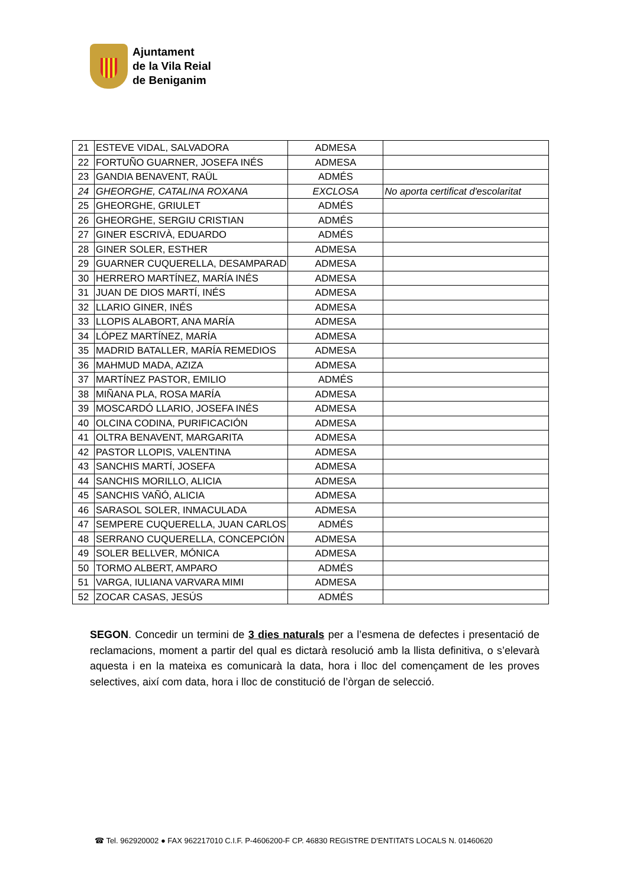Ajuntament
de la Vila Reial
de Beniganim
| 21 | ESTEVE VIDAL, SALVADORA | ADMESA | |
| 22 | FORTUÑO GUARNER, JOSEFA INÉS | ADMESA | |
| 23 | GANDIA BENAVENT, RAÜL | ADMÉS | |
| 24 | GHEORGHE, CATALINA ROXANA | EXCLOSA | No aporta certificat d'escolaritat |
| 25 | GHEORGHE, GRIULET | ADMÉS | |
| 26 | GHEORGHE, SERGIU CRISTIAN | ADMÉS | |
| 27 | GINER ESCRIVÀ, EDUARDO | ADMÉS | |
| 28 | GINER SOLER, ESTHER | ADMESA | |
| 29 | GUARNER CUQUERELLA, DESAMPARAD | ADMESA | |
| 30 | HERRERO MARTÍNEZ, MARÍA INÉS | ADMESA | |
| 31 | JUAN DE DIOS MARTÍ, INÉS | ADMESA | |
| 32 | LLARIO GINER, INÉS | ADMESA | |
| 33 | LLOPIS ALABORT, ANA MARÍA | ADMESA | |
| 34 | LÓPEZ MARTÍNEZ, MARÍA | ADMESA | |
| 35 | MADRID BATALLER, MARÍA REMEDIOS | ADMESA | |
| 36 | MAHMUD MADA, AZIZA | ADMESA | |
| 37 | MARTÍNEZ PASTOR, EMILIO | ADMÉS | |
| 38 | MIÑANA PLA, ROSA MARÍA | ADMESA | |
| 39 | MOSCARDÓ LLARIO, JOSEFA INÉS | ADMESA | |
| 40 | OLCINA CODINA, PURIFICACIÓN | ADMESA | |
| 41 | OLTRA BENAVENT, MARGARITA | ADMESA | |
| 42 | PASTOR LLOPIS, VALENTINA | ADMESA | |
| 43 | SANCHIS MARTÍ, JOSEFA | ADMESA | |
| 44 | SANCHIS MORILLO, ALICIA | ADMESA | |
| 45 | SANCHIS VAÑÓ, ALICIA | ADMESA | |
| 46 | SARASOL SOLER, INMACULADA | ADMESA | |
| 47 | SEMPERE CUQUERELLA, JUAN CARLOS | ADMÉS | |
| 48 | SERRANO CUQUERELLA, CONCEPCIÓN | ADMESA | |
| 49 | SOLER BELLVER, MÓNICA | ADMESA | |
| 50 | TORMO ALBERT, AMPARO | ADMÉS | |
| 51 | VARGA, IULIANA VARVARA MIMI | ADMESA | |
| 52 | ZOCAR CASAS, JESÚS | ADMÉS | |
SEGON. Concedir un termini de 3 dies naturals per a l’esmena de defectes i presentació de reclamacions, moment a partir del qual es dictarà resolució amb la llista definitiva, o s’elevarà aquesta i en la mateixa es comunicarà la data, hora i lloc del començament de les proves selectives, així com data, hora i lloc de constitució de l’òrgan de selecció.
☎ Tel. 962920002 ● FAX 962217010 C.I.F. P-4606200-F CP. 46830 REGISTRE D'ENTITATS LOCALS N. 01460620